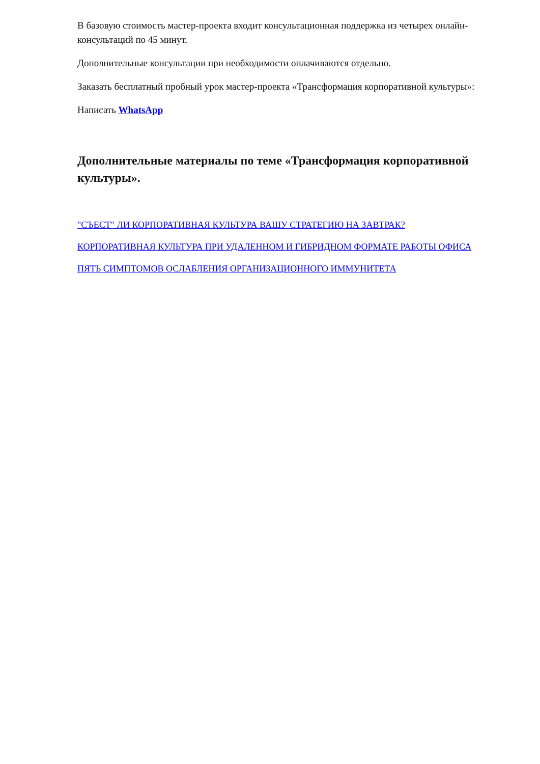В базовую стоимость мастер-проекта входит консультационная поддержка из четырех онлайн-консультаций по 45 минут.
Дополнительные консультации при необходимости оплачиваются отдельно.
Заказать бесплатный пробный урок мастер-проекта «Трансформация корпоративной культуры»:
Написать WhatsApp
Дополнительные материалы по теме «Трансформация корпоративной культуры».
"СЪЕСТ" ЛИ КОРПОРАТИВНАЯ КУЛЬТУРА ВАШУ СТРАТЕГИЮ НА ЗАВТРАК?
КОРПОРАТИВНАЯ КУЛЬТУРА ПРИ УДАЛЕННОМ И ГИБРИДНОМ ФОРМАТЕ РАБОТЫ ОФИСА
ПЯТЬ СИМПТОМОВ ОСЛАБЛЕНИЯ ОРГАНИЗАЦИОННОГО ИММУНИТЕТА